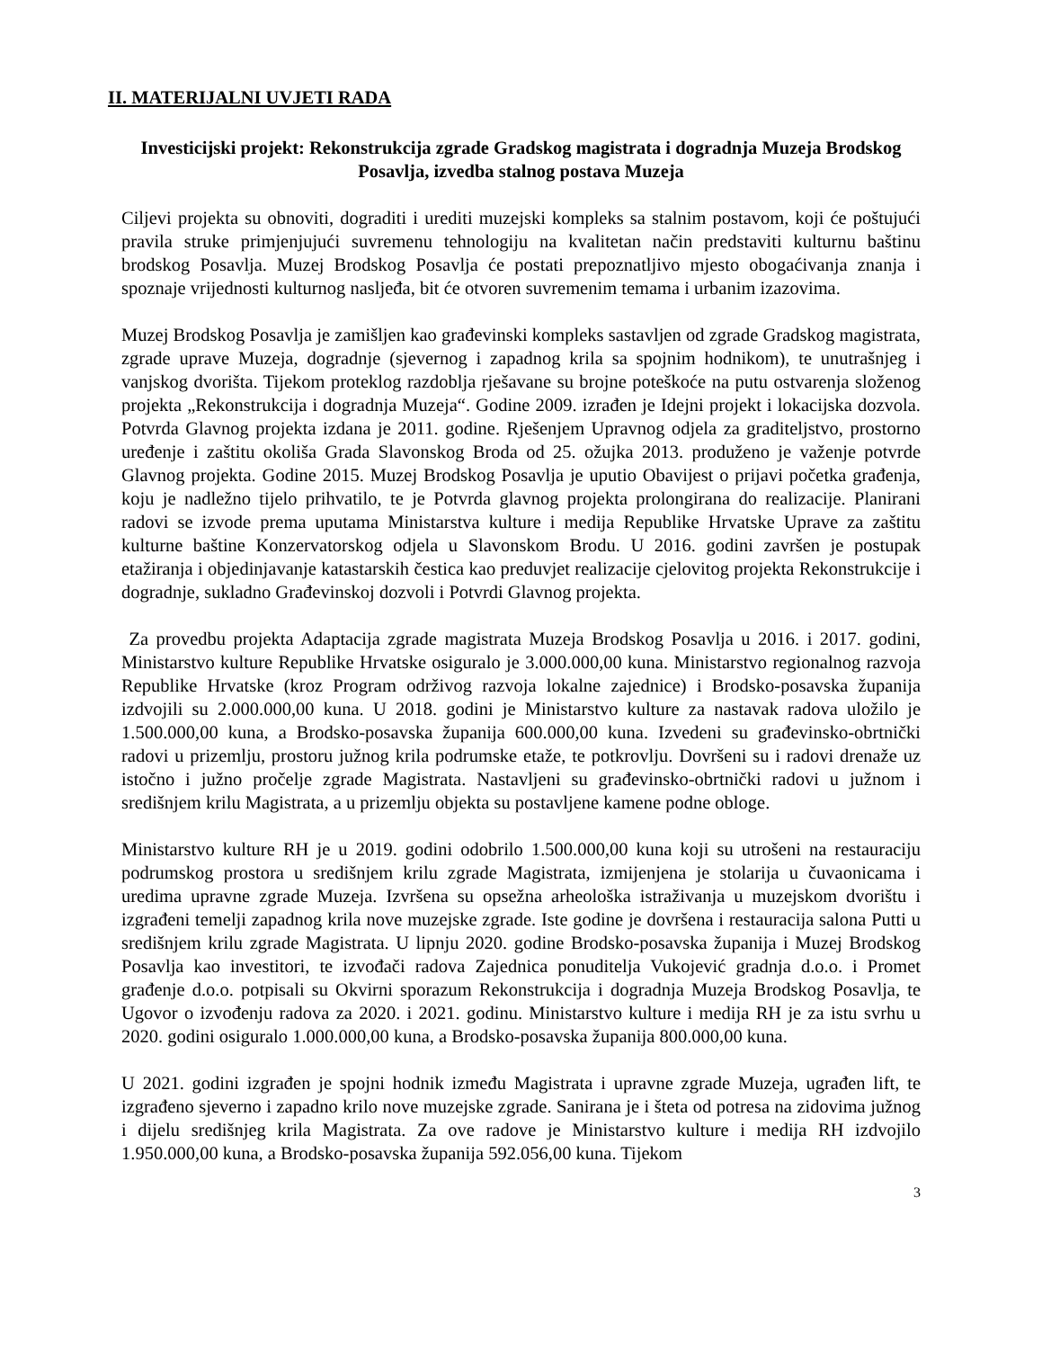II. MATERIJALNI UVJETI RADA
Investicijski projekt: Rekonstrukcija zgrade Gradskog magistrata i dogradnja Muzeja Brodskog Posavlja, izvedba stalnog postava Muzeja
Ciljevi projekta su obnoviti, dograditi i urediti muzejski kompleks sa stalnim postavom, koji će poštujući pravila struke primjenjujući suvremenu tehnologiju na kvalitetan način predstaviti kulturnu baštinu brodskog Posavlja. Muzej Brodskog Posavlja će postati prepoznatljivo mjesto obogaćivanja znanja i spoznaje vrijednosti kulturnog nasljeđa, bit će otvoren suvremenim temama i urbanim izazovima.
Muzej Brodskog Posavlja je zamišljen kao građevinski kompleks sastavljen od zgrade Gradskog magistrata, zgrade uprave Muzeja, dogradnje (sjevernog i zapadnog krila sa spojnim hodnikom), te unutrašnjeg i vanjskog dvorišta. Tijekom proteklog razdoblja rješavane su brojne poteškoće na putu ostvarenja složenog projekta „Rekonstrukcija i dogradnja Muzeja“. Godine 2009. izrađen je Idejni projekt i lokacijska dozvola. Potvrda Glavnog projekta izdana je 2011. godine. Rješenjem Upravnog odjela za graditeljstvo, prostorno uređenje i zaštitu okoliša Grada Slavonskog Broda od 25. ožujka 2013. produženo je važenje potvrde Glavnog projekta. Godine 2015. Muzej Brodskog Posavlja je uputio Obavijest o prijavi početka građenja, koju je nadležno tijelo prihvatilo, te je Potvrda glavnog projekta prolongirana do realizacije. Planirani radovi se izvode prema uputama Ministarstva kulture i medija Republike Hrvatske Uprave za zaštitu kulturne baštine Konzervatorskog odjela u Slavonskom Brodu. U 2016. godini završen je postupak etažiranja i objedinjavanje katastarskih čestica kao preduvjet realizacije cjelovitog projekta Rekonstrukcije i dogradnje, sukladno Građevinskoj dozvoli i Potvrdi Glavnog projekta.
Za provedbu projekta Adaptacija zgrade magistrata Muzeja Brodskog Posavlja u 2016. i 2017. godini, Ministarstvo kulture Republike Hrvatske osiguralo je 3.000.000,00 kuna. Ministarstvo regionalnog razvoja Republike Hrvatske (kroz Program održivog razvoja lokalne zajednice) i Brodsko-posavska županija izdvojili su 2.000.000,00 kuna. U 2018. godini je Ministarstvo kulture za nastavak radova uložilo je 1.500.000,00 kuna, a Brodsko-posavska županija 600.000,00 kuna. Izvedeni su građevinsko-obrtnički radovi u prizemlju, prostoru južnog krila podrumske etaže, te potkrovlju. Dovršeni su i radovi drenaže uz istočno i južno pročelje zgrade Magistrata. Nastavljeni su građevinsko-obrtnički radovi u južnom i središnjem krilu Magistrata, a u prizemlju objekta su postavljene kamene podne obloge.
Ministarstvo kulture RH je u 2019. godini odobrilo 1.500.000,00 kuna koji su utrošeni na restauraciju podrumskog prostora u središnjem krilu zgrade Magistrata, izmijenjena je stolarija u čuvaonicama i uredima upravne zgrade Muzeja. Izvršena su opsežna arheološka istraživanja u muzejskom dvorištu i izgrađeni temelji zapadnog krila nove muzejske zgrade. Iste godine je dovršena i restauracija salona Putti u središnjem krilu zgrade Magistrata. U lipnju 2020. godine Brodsko-posavska županija i Muzej Brodskog Posavlja kao investitori, te izvođači radova Zajednica ponuditelja Vukojević gradnja d.o.o. i Promet građenje d.o.o. potpisali su Okvirni sporazum Rekonstrukcija i dogradnja Muzeja Brodskog Posavlja, te Ugovor o izvođenju radova za 2020. i 2021. godinu. Ministarstvo kulture i medija RH je za istu svrhu u 2020. godini osiguralo 1.000.000,00 kuna, a Brodsko-posavska županija 800.000,00 kuna.
U 2021. godini izgrađen je spojni hodnik između Magistrata i upravne zgrade Muzeja, ugrađen lift, te izgrađeno sjeverno i zapadno krilo nove muzejske zgrade. Sanirana je i šteta od potresa na zidovima južnog i dijelu središnjeg krila Magistrata. Za ove radove je Ministarstvo kulture i medija RH izdvojilo 1.950.000,00 kuna, a Brodsko-posavska županija 592.056,00 kuna. Tijekom
3